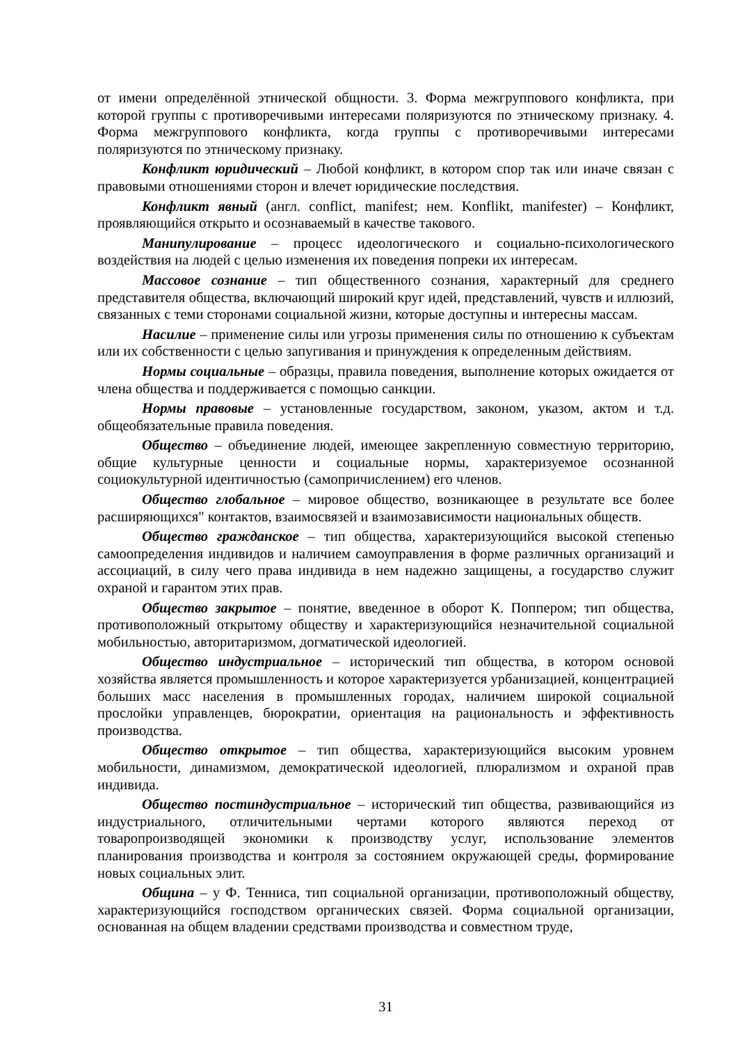от имени определённой этнической общности. 3. Форма межгруппового конфликта, при которой группы с противоречивыми интересами поляризуются по этническому признаку. 4. Форма межгруппового конфликта, когда группы с противоречивыми интересами поляризуются по этническому признаку.
Конфликт юридический – Любой конфликт, в котором спор так или иначе связан с правовыми отношениями сторон и влечет юридические последствия.
Конфликт явный (англ. conflict, manifest; нем. Konflikt, manifester) – Конфликт, проявляющийся открыто и осознаваемый в качестве такового.
Манипулирование – процесс идеологического и социально-психологического воздействия на людей с целью изменения их поведения попреки их интересам.
Массовое сознание – тип общественного сознания, характерный для среднего представителя общества, включающий широкий круг идей, представлений, чувств и иллюзий, связанных с теми сторонами социальной жизни, которые доступны и интересны массам.
Насилие – применение силы или угрозы применения силы по отношению к субъектам или их собственности с целью запугивания и принуждения к определенным действиям.
Нормы социальные – образцы, правила поведения, выполнение которых ожидается от члена общества и поддерживается с помощью санкции.
Нормы правовые – установленные государством, законом, указом, актом и т.д. общеобязательные правила поведения.
Общество – объединение людей, имеющее закрепленную совместную территорию, общие культурные ценности и социальные нормы, характеризуемое осознанной социокультурной идентичностью (самопричислением) его членов.
Общество глобальное – мировое общество, возникающее в результате все более расширяющихся" контактов, взаимосвязей и взаимозависимости национальных обществ.
Общество гражданское – тип общества, характеризующийся высокой степенью самоопределения индивидов и наличием самоуправления в форме различных организаций и ассоциаций, в силу чего права индивида в нем надежно защищены, а государство служит охраной и гарантом этих прав.
Общество закрытое – понятие, введенное в оборот К. Поппером; тип общества, противоположный открытому обществу и характеризующийся незначительной социальной мобильностью, авторитаризмом, догматической идеологией.
Общество индустриальное – исторический тип общества, в котором основой хозяйства является промышленность и которое характеризуется урбанизацией, концентрацией больших масс населения в промышленных городах, наличием широкой социальной прослойки управленцев, бюрократии, ориентация на рациональность и эффективность производства.
Общество открытое – тип общества, характеризующийся высоким уровнем мобильности, динамизмом, демократической идеологией, плюрализмом и охраной прав индивида.
Общество постиндустриальное – исторический тип общества, развивающийся из индустриального, отличительными чертами которого являются переход от товаропроизводящей экономики к производству услуг, использование элементов планирования производства и контроля за состоянием окружающей среды, формирование новых социальных элит.
Община – у Ф. Тенниса, тип социальной организации, противоположный обществу, характеризующийся господством органических связей. Форма социальной организации, основанная на общем владении средствами производства и совместном труде,
31